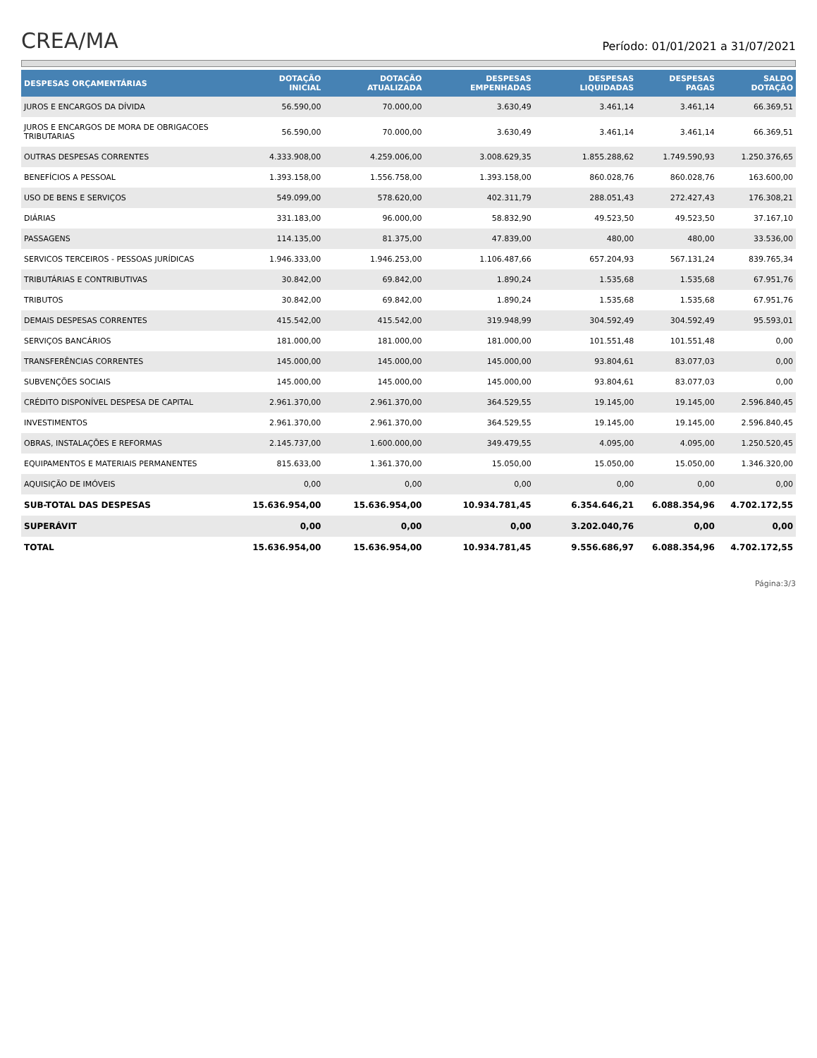CREA/MA
Período: 01/01/2021 a 31/07/2021
| DESPESAS ORÇAMENTÁRIAS | DOTAÇÃO INICIAL | DOTAÇÃO ATUALIZADA | DESPESAS EMPENHADAS | DESPESAS LIQUIDADAS | DESPESAS PAGAS | SALDO DOTAÇÃO |
| --- | --- | --- | --- | --- | --- | --- |
| JUROS E ENCARGOS DA DÍVIDA | 56.590,00 | 70.000,00 | 3.630,49 | 3.461,14 | 3.461,14 | 66.369,51 |
| JUROS E ENCARGOS DE MORA DE OBRIGACOES TRIBUTARIAS | 56.590,00 | 70.000,00 | 3.630,49 | 3.461,14 | 3.461,14 | 66.369,51 |
| OUTRAS DESPESAS CORRENTES | 4.333.908,00 | 4.259.006,00 | 3.008.629,35 | 1.855.288,62 | 1.749.590,93 | 1.250.376,65 |
| BENEFÍCIOS A PESSOAL | 1.393.158,00 | 1.556.758,00 | 1.393.158,00 | 860.028,76 | 860.028,76 | 163.600,00 |
| USO DE BENS E SERVIÇOS | 549.099,00 | 578.620,00 | 402.311,79 | 288.051,43 | 272.427,43 | 176.308,21 |
| DIÁRIAS | 331.183,00 | 96.000,00 | 58.832,90 | 49.523,50 | 49.523,50 | 37.167,10 |
| PASSAGENS | 114.135,00 | 81.375,00 | 47.839,00 | 480,00 | 480,00 | 33.536,00 |
| SERVICOS TERCEIROS - PESSOAS JURÍDICAS | 1.946.333,00 | 1.946.253,00 | 1.106.487,66 | 657.204,93 | 567.131,24 | 839.765,34 |
| TRIBUTÁRIAS E CONTRIBUTIVAS | 30.842,00 | 69.842,00 | 1.890,24 | 1.535,68 | 1.535,68 | 67.951,76 |
| TRIBUTOS | 30.842,00 | 69.842,00 | 1.890,24 | 1.535,68 | 1.535,68 | 67.951,76 |
| DEMAIS DESPESAS CORRENTES | 415.542,00 | 415.542,00 | 319.948,99 | 304.592,49 | 304.592,49 | 95.593,01 |
| SERVIÇOS BANCÁRIOS | 181.000,00 | 181.000,00 | 181.000,00 | 101.551,48 | 101.551,48 | 0,00 |
| TRANSFERÊNCIAS CORRENTES | 145.000,00 | 145.000,00 | 145.000,00 | 93.804,61 | 83.077,03 | 0,00 |
| SUBVENÇÕES SOCIAIS | 145.000,00 | 145.000,00 | 145.000,00 | 93.804,61 | 83.077,03 | 0,00 |
| CRÉDITO DISPONÍVEL DESPESA DE CAPITAL | 2.961.370,00 | 2.961.370,00 | 364.529,55 | 19.145,00 | 19.145,00 | 2.596.840,45 |
| INVESTIMENTOS | 2.961.370,00 | 2.961.370,00 | 364.529,55 | 19.145,00 | 19.145,00 | 2.596.840,45 |
| OBRAS, INSTALAÇÕES E REFORMAS | 2.145.737,00 | 1.600.000,00 | 349.479,55 | 4.095,00 | 4.095,00 | 1.250.520,45 |
| EQUIPAMENTOS E MATERIAIS PERMANENTES | 815.633,00 | 1.361.370,00 | 15.050,00 | 15.050,00 | 15.050,00 | 1.346.320,00 |
| AQUISIÇÃO DE IMÓVEIS | 0,00 | 0,00 | 0,00 | 0,00 | 0,00 | 0,00 |
| SUB-TOTAL DAS DESPESAS | 15.636.954,00 | 15.636.954,00 | 10.934.781,45 | 6.354.646,21 | 6.088.354,96 | 4.702.172,55 |
| SUPERÁVIT | 0,00 | 0,00 | 0,00 | 3.202.040,76 | 0,00 | 0,00 |
| TOTAL | 15.636.954,00 | 15.636.954,00 | 10.934.781,45 | 9.556.686,97 | 6.088.354,96 | 4.702.172,55 |
Página:3/3